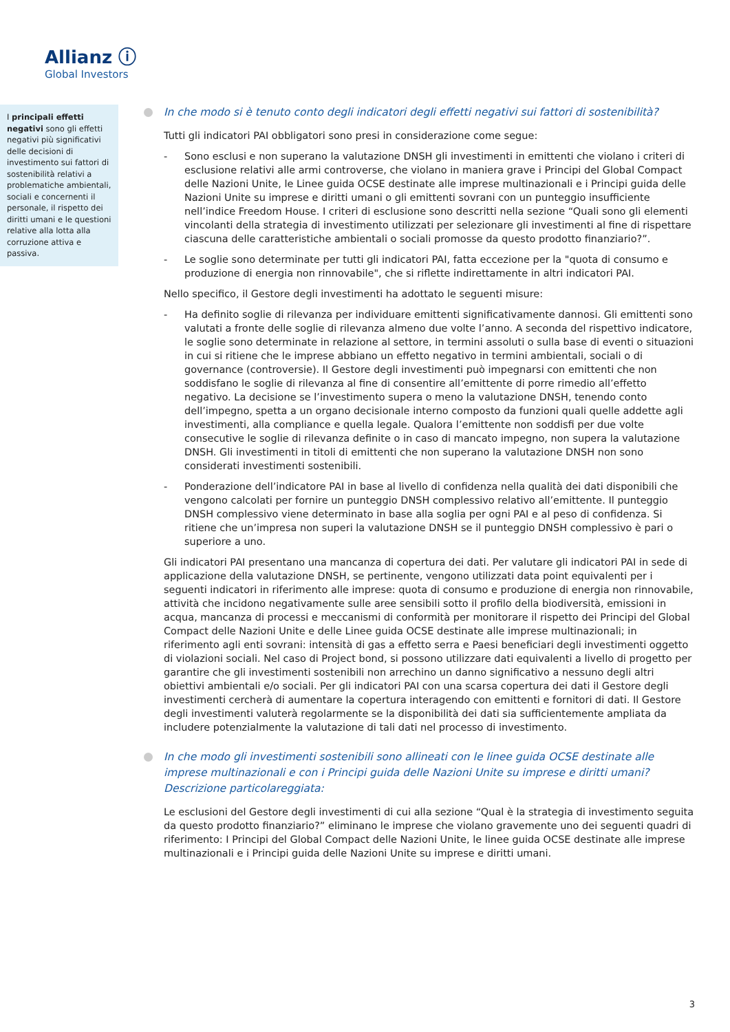Allianz ⓘ
Global Investors
I principali effetti negativi sono gli effetti negativi più significativi delle decisioni di investimento sui fattori di sostenibilità relativi a problematiche ambientali, sociali e concernenti il personale, il rispetto dei diritti umani e le questioni relative alla lotta alla corruzione attiva e passiva.
In che modo si è tenuto conto degli indicatori degli effetti negativi sui fattori di sostenibilità?
Tutti gli indicatori PAI obbligatori sono presi in considerazione come segue:
- Sono esclusi e non superano la valutazione DNSH gli investimenti in emittenti che violano i criteri di esclusione relativi alle armi controverse, che violano in maniera grave i Principi del Global Compact delle Nazioni Unite, le Linee guida OCSE destinate alle imprese multinazionali e i Principi guida delle Nazioni Unite su imprese e diritti umani o gli emittenti sovrani con un punteggio insufficiente nell’indice Freedom House. I criteri di esclusione sono descritti nella sezione “Quali sono gli elementi vincolanti della strategia di investimento utilizzati per selezionare gli investimenti al fine di rispettare ciascuna delle caratteristiche ambientali o sociali promosse da questo prodotto finanziario?”.
- Le soglie sono determinate per tutti gli indicatori PAI, fatta eccezione per la "quota di consumo e produzione di energia non rinnovabile", che si riflette indirettamente in altri indicatori PAI.
Nello specifico, il Gestore degli investimenti ha adottato le seguenti misure:
- Ha definito soglie di rilevanza per individuare emittenti significativamente dannosi. Gli emittenti sono valutati a fronte delle soglie di rilevanza almeno due volte l’anno. A seconda del rispettivo indicatore, le soglie sono determinate in relazione al settore, in termini assoluti o sulla base di eventi o situazioni in cui si ritiene che le imprese abbiano un effetto negativo in termini ambientali, sociali o di governance (controversie). Il Gestore degli investimenti può impegnarsi con emittenti che non soddisfano le soglie di rilevanza al fine di consentire all’emittente di porre rimedio all’effetto negativo. La decisione se l’investimento supera o meno la valutazione DNSH, tenendo conto dell’impegno, spetta a un organo decisionale interno composto da funzioni quali quelle addette agli investimenti, alla compliance e quella legale. Qualora l’emittente non soddisfi per due volte consecutive le soglie di rilevanza definite o in caso di mancato impegno, non supera la valutazione DNSH. Gli investimenti in titoli di emittenti che non superano la valutazione DNSH non sono considerati investimenti sostenibili.
- Ponderazione dell’indicatore PAI in base al livello di confidenza nella qualità dei dati disponibili che vengono calcolati per fornire un punteggio DNSH complessivo relativo all’emittente. Il punteggio DNSH complessivo viene determinato in base alla soglia per ogni PAI e al peso di confidenza. Si ritiene che un’impresa non superi la valutazione DNSH se il punteggio DNSH complessivo è pari o superiore a uno.
Gli indicatori PAI presentano una mancanza di copertura dei dati. Per valutare gli indicatori PAI in sede di applicazione della valutazione DNSH, se pertinente, vengono utilizzati data point equivalenti per i seguenti indicatori in riferimento alle imprese: quota di consumo e produzione di energia non rinnovabile, attività che incidono negativamente sulle aree sensibili sotto il profilo della biodiversità, emissioni in acqua, mancanza di processi e meccanismi di conformità per monitorare il rispetto dei Principi del Global Compact delle Nazioni Unite e delle Linee guida OCSE destinate alle imprese multinazionali; in riferimento agli enti sovrani: intensità di gas a effetto serra e Paesi beneficiari degli investimenti oggetto di violazioni sociali. Nel caso di Project bond, si possono utilizzare dati equivalenti a livello di progetto per garantire che gli investimenti sostenibili non arrechino un danno significativo a nessuno degli altri obiettivi ambientali e/o sociali. Per gli indicatori PAI con una scarsa copertura dei dati il Gestore degli investimenti cercherà di aumentare la copertura interagendo con emittenti e fornitori di dati. Il Gestore degli investimenti valuterà regolarmente se la disponibilità dei dati sia sufficientemente ampliata da includere potenzialmente la valutazione di tali dati nel processo di investimento.
In che modo gli investimenti sostenibili sono allineati con le linee guida OCSE destinate alle imprese multinazionali e con i Principi guida delle Nazioni Unite su imprese e diritti umani? Descrizione particolareggiata:
Le esclusioni del Gestore degli investimenti di cui alla sezione “Qual è la strategia di investimento seguita da questo prodotto finanziario?” eliminano le imprese che violano gravemente uno dei seguenti quadri di riferimento: I Principi del Global Compact delle Nazioni Unite, le linee guida OCSE destinate alle imprese multinazionali e i Principi guida delle Nazioni Unite su imprese e diritti umani.
3